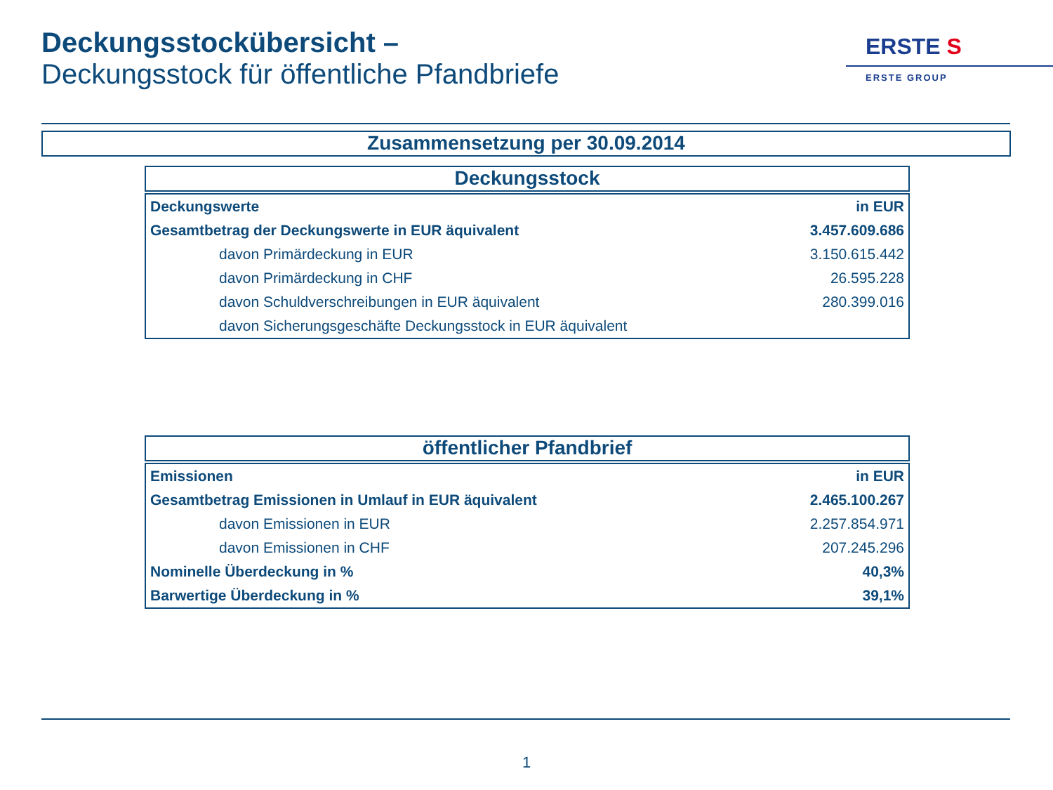Deckungsstockübersicht –
Deckungsstock für öffentliche Pfandbriefe
ERSTE S
ERSTE GROUP
Zusammensetzung per 30.09.2014
Deckungsstock
| Deckungswerte | in EUR |
| Gesamtbetrag der Deckungswerte in EUR äquivalent | 3.457.609.686 |
| davon Primärdeckung in EUR | 3.150.615.442 |
| davon Primärdeckung in CHF | 26.595.228 |
| davon Schuldverschreibungen in EUR äquivalent | 280.399.016 |
| davon Sicherungsgeschäfte Deckungsstock in EUR äquivalent | |
öffentlicher Pfandbrief
| Emissionen | in EUR |
| Gesamtbetrag Emissionen in Umlauf in EUR äquivalent | 2.465.100.267 |
| davon Emissionen in EUR | 2.257.854.971 |
| davon Emissionen in CHF | 207.245.296 |
| Nominelle Überdeckung in % | 40,3% |
| Barwertige Überdeckung in % | 39,1% |
1